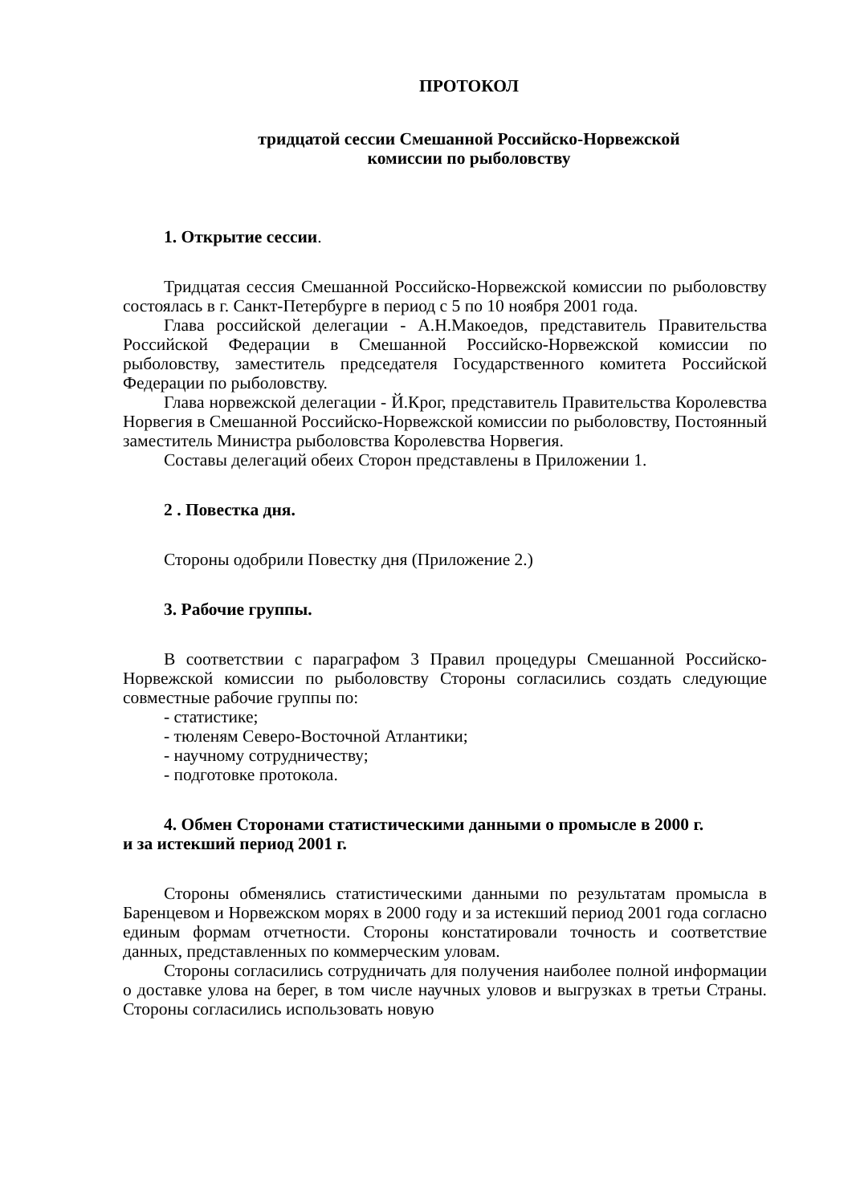ПРОТОКОЛ
тридцатой сессии Смешанной Российско-Норвежской
комиссии по рыболовству
1. Открытие сессии.
Тридцатая сессия Смешанной Российско-Норвежской комиссии по рыболовству состоялась в г. Санкт-Петербурге в период с 5 по 10 ноября 2001 года.
Глава российской делегации - А.Н.Макоедов, представитель Правительства Российской Федерации в Смешанной Российско-Норвежской комиссии по рыболовству, заместитель председателя Государственного комитета Российской Федерации по рыболовству.
Глава норвежской делегации - Й.Крог, представитель Правительства Королевства Норвегия в Смешанной Российско-Норвежской комиссии по рыболовству, Постоянный заместитель Министра рыболовства Королевства Норвегия.
Составы делегаций обеих Сторон представлены в Приложении 1.
2 . Повестка дня.
Стороны одобрили Повестку дня (Приложение 2.)
3. Рабочие группы.
В соответствии с параграфом 3 Правил процедуры Смешанной Российско-Норвежской комиссии по рыболовству Стороны согласились создать следующие совместные рабочие группы по:
- статистике;
- тюленям Северо-Восточной Атлантики;
- научному сотрудничеству;
- подготовке протокола.
4. Обмен Сторонами статистическими данными о промысле в 2000 г.
и за истекший период 2001 г.
Стороны обменялись статистическими данными по результатам промысла в Баренцевом и Норвежском морях в 2000 году и за истекший период 2001 года согласно единым формам отчетности. Стороны констатировали точность и соответствие данных, представленных по коммерческим уловам.
Стороны согласились сотрудничать для получения наиболее полной информации о доставке улова на берег, в том числе научных уловов и выгрузках в третьи Страны. Стороны согласились использовать новую